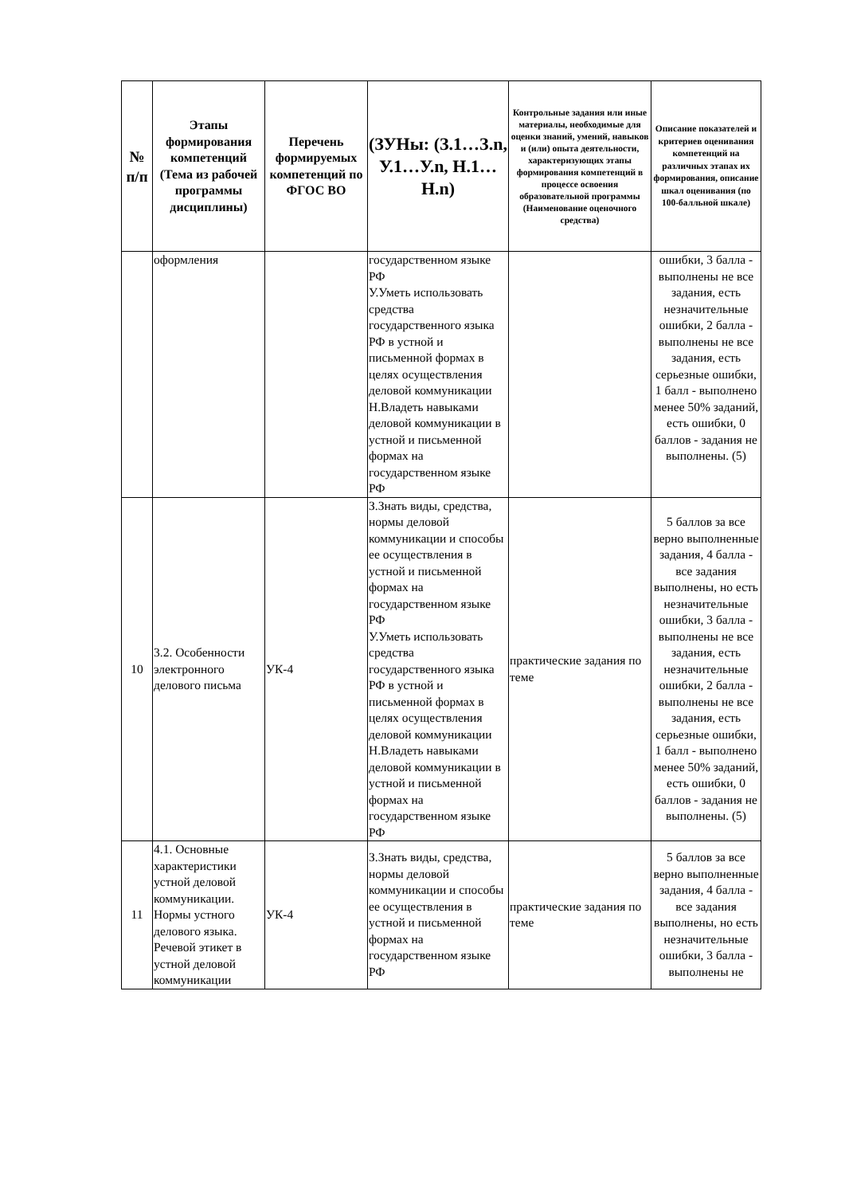| № п/п | Этапы формирования компетенций (Тема из рабочей программы дисциплины) | Перечень формируемых компетенций по ФГОС ВО | (ЗУНы: (З.1…З.n, У.1…У.n, Н.1…Н.n) | Контрольные задания или иные материалы, необходимые для оценки знаний, умений, навыков и (или) опыта деятельности, характеризующих этапы формирования компетенций в процессе освоения образовательной программы (Наименование оценочного средства) | Описание показателей и критериев оценивания компетенций на различных этапах их формирования, описание шкал оценивания (по 100-балльной шкале) |
| --- | --- | --- | --- | --- | --- |
| | оформления | | государственном языке РФ У.Уметь использовать средства государственного языка РФ в устной и письменной формах в целях осуществления деловой коммуникации Н.Владеть навыками деловой коммуникации в устной и письменной формах на государственном языке РФ | | ошибки, 3 балла - выполнены не все задания, есть незначительные ошибки, 2 балла - выполнены не все задания, есть серьезные ошибки, 1 балл - выполнено менее 50% заданий, есть ошибки, 0 баллов - задания не выполнены. (5) |
| 10 | 3.2. Особенности электронного делового письма | УК-4 | З.Знать виды, средства, нормы деловой коммуникации и способы ее осуществления в устной и письменной формах на государственном языке РФ У.Уметь использовать средства государственного языка РФ в устной и письменной формах в целях осуществления деловой коммуникации Н.Владеть навыками деловой коммуникации в устной и письменной формах на государственном языке РФ | практические задания по теме | 5 баллов за все верно выполненные задания, 4 балла - все задания выполнены, но есть незначительные ошибки, 3 балла - выполнены не все задания, есть незначительные ошибки, 2 балла - выполнены не все задания, есть серьезные ошибки, 1 балл - выполнено менее 50% заданий, есть ошибки, 0 баллов - задания не выполнены. (5) |
| 11 | 4.1. Основные характеристики устной деловой коммуникации. Нормы устного делового языка. Речевой этикет в устной деловой коммуникации | УК-4 | З.Знать виды, средства, нормы деловой коммуникации и способы ее осуществления в устной и письменной формах на государственном языке РФ | практические задания по теме | 5 баллов за все верно выполненные задания, 4 балла - все задания выполнены, но есть незначительные ошибки, 3 балла - выполнены не |